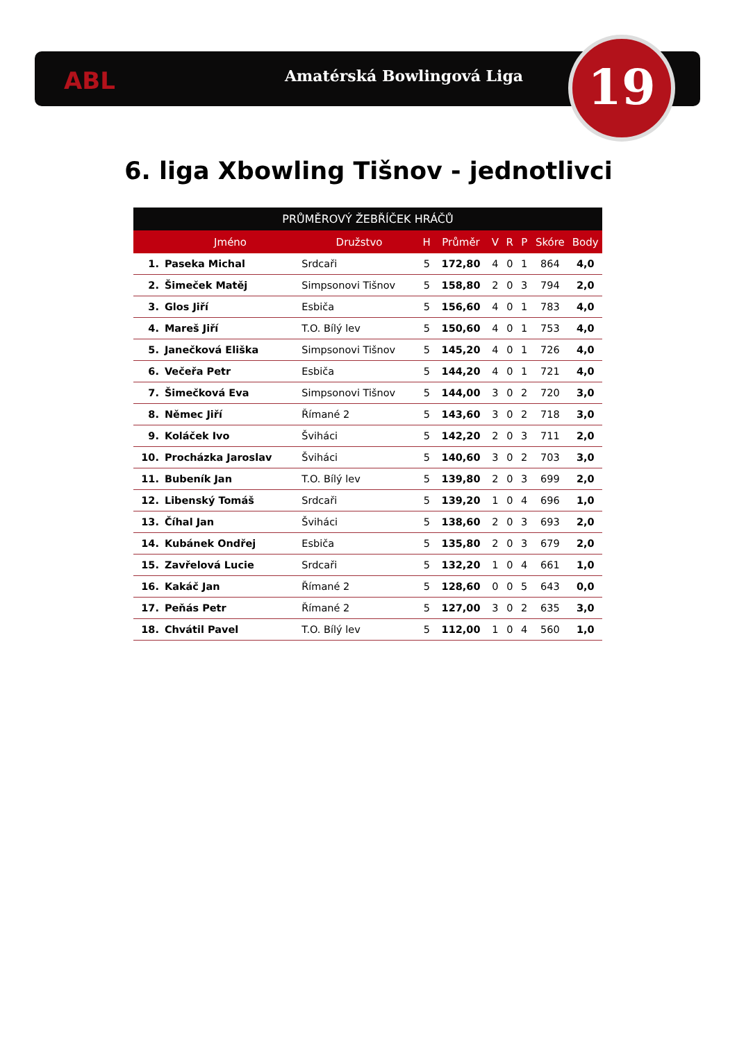ABL Amatérská Bowlingová Liga 19
6. liga Xbowling Tišnov - jednotlivci
| PRŮMĚROVÝ ŽEBŘÍČEK HRÁČŮ | | | | | | | | | |
| --- | --- | --- | --- | --- | --- | --- | --- | --- | --- |
| | Jméno | Družstvo | H | Průměr | V | R | P | Skóre | Body |
| 1. | Paseka Michal | Srdcaři | 5 | 172,80 | 4 | 0 | 1 | 864 | 4,0 |
| 2. | Šimeček Matěj | Simpsonovi Tišnov | 5 | 158,80 | 2 | 0 | 3 | 794 | 2,0 |
| 3. | Glos Jiří | Esbiča | 5 | 156,60 | 4 | 0 | 1 | 783 | 4,0 |
| 4. | Mareš Jiří | T.O. Bílý lev | 5 | 150,60 | 4 | 0 | 1 | 753 | 4,0 |
| 5. | Janečková Eliška | Simpsonovi Tišnov | 5 | 145,20 | 4 | 0 | 1 | 726 | 4,0 |
| 6. | Večeřa Petr | Esbiča | 5 | 144,20 | 4 | 0 | 1 | 721 | 4,0 |
| 7. | Šimečková Eva | Simpsonovi Tišnov | 5 | 144,00 | 3 | 0 | 2 | 720 | 3,0 |
| 8. | Němec Jiří | Římané 2 | 5 | 143,60 | 3 | 0 | 2 | 718 | 3,0 |
| 9. | Koláček Ivo | Šviháci | 5 | 142,20 | 2 | 0 | 3 | 711 | 2,0 |
| 10. | Procházka Jaroslav | Šviháci | 5 | 140,60 | 3 | 0 | 2 | 703 | 3,0 |
| 11. | Bubeník Jan | T.O. Bílý lev | 5 | 139,80 | 2 | 0 | 3 | 699 | 2,0 |
| 12. | Libenský Tomáš | Srdcaři | 5 | 139,20 | 1 | 0 | 4 | 696 | 1,0 |
| 13. | Číhal Jan | Šviháci | 5 | 138,60 | 2 | 0 | 3 | 693 | 2,0 |
| 14. | Kubánek Ondřej | Esbiča | 5 | 135,80 | 2 | 0 | 3 | 679 | 2,0 |
| 15. | Zavřelová Lucie | Srdcaři | 5 | 132,20 | 1 | 0 | 4 | 661 | 1,0 |
| 16. | Kakáč Jan | Římané 2 | 5 | 128,60 | 0 | 0 | 5 | 643 | 0,0 |
| 17. | Peňás Petr | Římané 2 | 5 | 127,00 | 3 | 0 | 2 | 635 | 3,0 |
| 18. | Chvátil Pavel | T.O. Bílý lev | 5 | 112,00 | 1 | 0 | 4 | 560 | 1,0 |